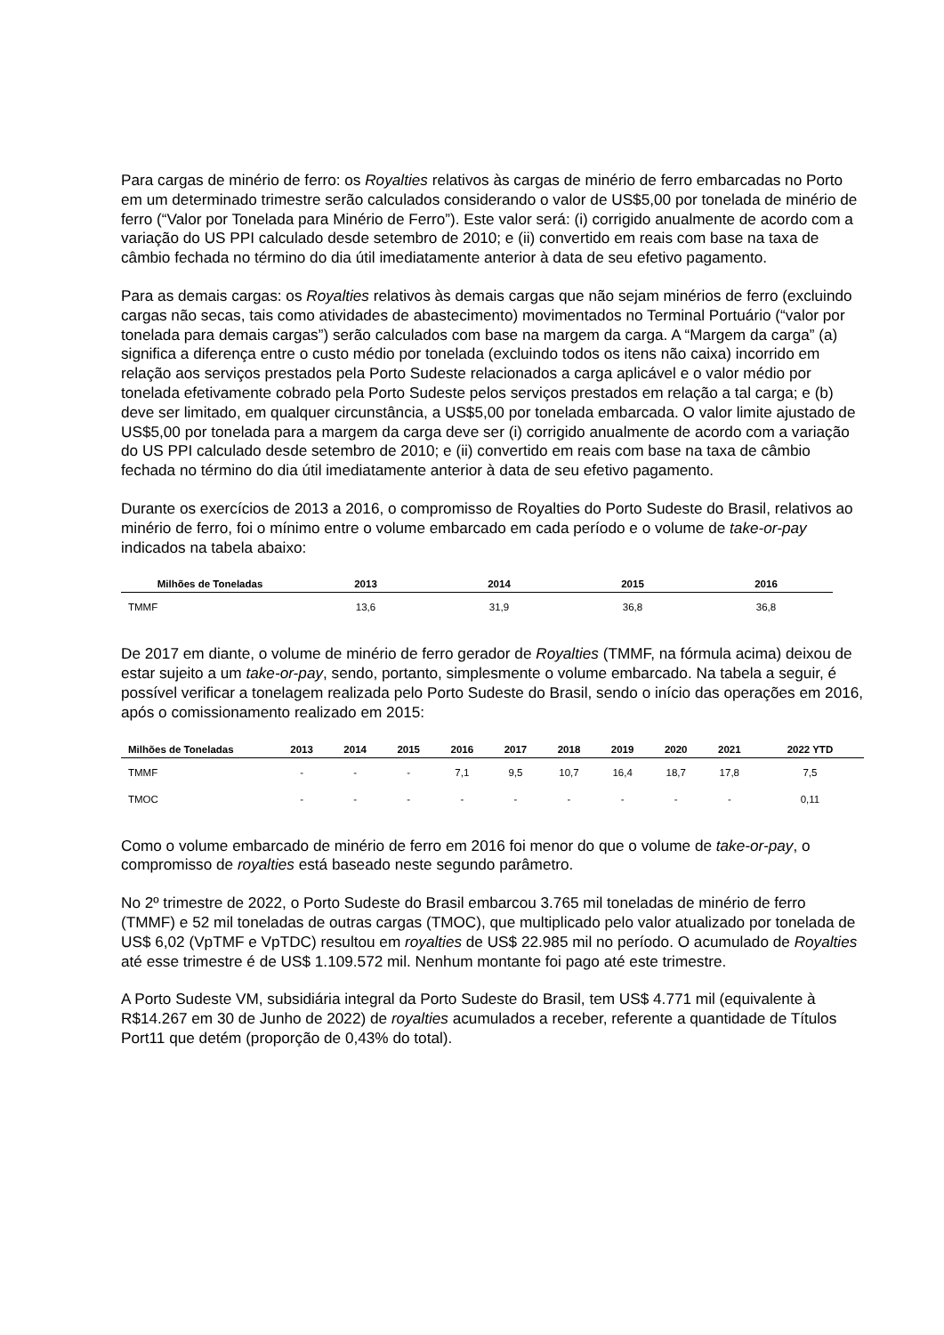Para cargas de minério de ferro: os Royalties relativos às cargas de minério de ferro embarcadas no Porto em um determinado trimestre serão calculados considerando o valor de US$5,00 por tonelada de minério de ferro (“Valor por Tonelada para Minério de Ferro”). Este valor será: (i) corrigido anualmente de acordo com a variação do US PPI calculado desde setembro de 2010; e (ii) convertido em reais com base na taxa de câmbio fechada no término do dia útil imediatamente anterior à data de seu efetivo pagamento.
Para as demais cargas: os Royalties relativos às demais cargas que não sejam minérios de ferro (excluindo cargas não secas, tais como atividades de abastecimento) movimentados no Terminal Portuário (“valor por tonelada para demais cargas”) serão calculados com base na margem da carga. A “Margem da carga” (a) significa a diferença entre o custo médio por tonelada (excluindo todos os itens não caixa) incorrido em relação aos serviços prestados pela Porto Sudeste relacionados a carga aplicável e o valor médio por tonelada efetivamente cobrado pela Porto Sudeste pelos serviços prestados em relação a tal carga; e (b) deve ser limitado, em qualquer circunstância, a US$5,00 por tonelada embarcada. O valor limite ajustado de US$5,00 por tonelada para a margem da carga deve ser (i) corrigido anualmente de acordo com a variação do US PPI calculado desde setembro de 2010; e (ii) convertido em reais com base na taxa de câmbio fechada no término do dia útil imediatamente anterior à data de seu efetivo pagamento.
Durante os exercícios de 2013 a 2016, o compromisso de Royalties do Porto Sudeste do Brasil, relativos ao minério de ferro, foi o mínimo entre o volume embarcado em cada período e o volume de take-or-pay indicados na tabela abaixo:
| Milhões de Toneladas | 2013 | 2014 | 2015 | 2016 |
| --- | --- | --- | --- | --- |
| TMMF | 13,6 | 31,9 | 36,8 | 36,8 |
De 2017 em diante, o volume de minério de ferro gerador de Royalties (TMMF, na fórmula acima) deixou de estar sujeito a um take-or-pay, sendo, portanto, simplesmente o volume embarcado. Na tabela a seguir, é possível verificar a tonelagem realizada pelo Porto Sudeste do Brasil, sendo o início das operações em 2016, após o comissionamento realizado em 2015:
| Milhões de Toneladas | 2013 | 2014 | 2015 | 2016 | 2017 | 2018 | 2019 | 2020 | 2021 | 2022 YTD |
| --- | --- | --- | --- | --- | --- | --- | --- | --- | --- | --- |
| TMMF | - | - | - | 7,1 | 9,5 | 10,7 | 16,4 | 18,7 | 17,8 | 7,5 |
| TMOC | - | - | - | - | - | - | - | - | - | 0,11 |
Como o volume embarcado de minério de ferro em 2016 foi menor do que o volume de take-or-pay, o compromisso de royalties está baseado neste segundo parâmetro.
No 2º trimestre de 2022, o Porto Sudeste do Brasil embarcou 3.765 mil toneladas de minério de ferro (TMMF) e 52 mil toneladas de outras cargas (TMOC), que multiplicado pelo valor atualizado por tonelada de US$ 6,02 (VpTMF e VpTDC) resultou em royalties de US$ 22.985 mil no período. O acumulado de Royalties até esse trimestre é de US$ 1.109.572 mil. Nenhum montante foi pago até este trimestre.
A Porto Sudeste VM, subsidiária integral da Porto Sudeste do Brasil, tem US$ 4.771 mil (equivalente à R$14.267 em 30 de Junho de 2022) de royalties acumulados a receber, referente a quantidade de Títulos Port11 que detém (proporção de 0,43% do total).